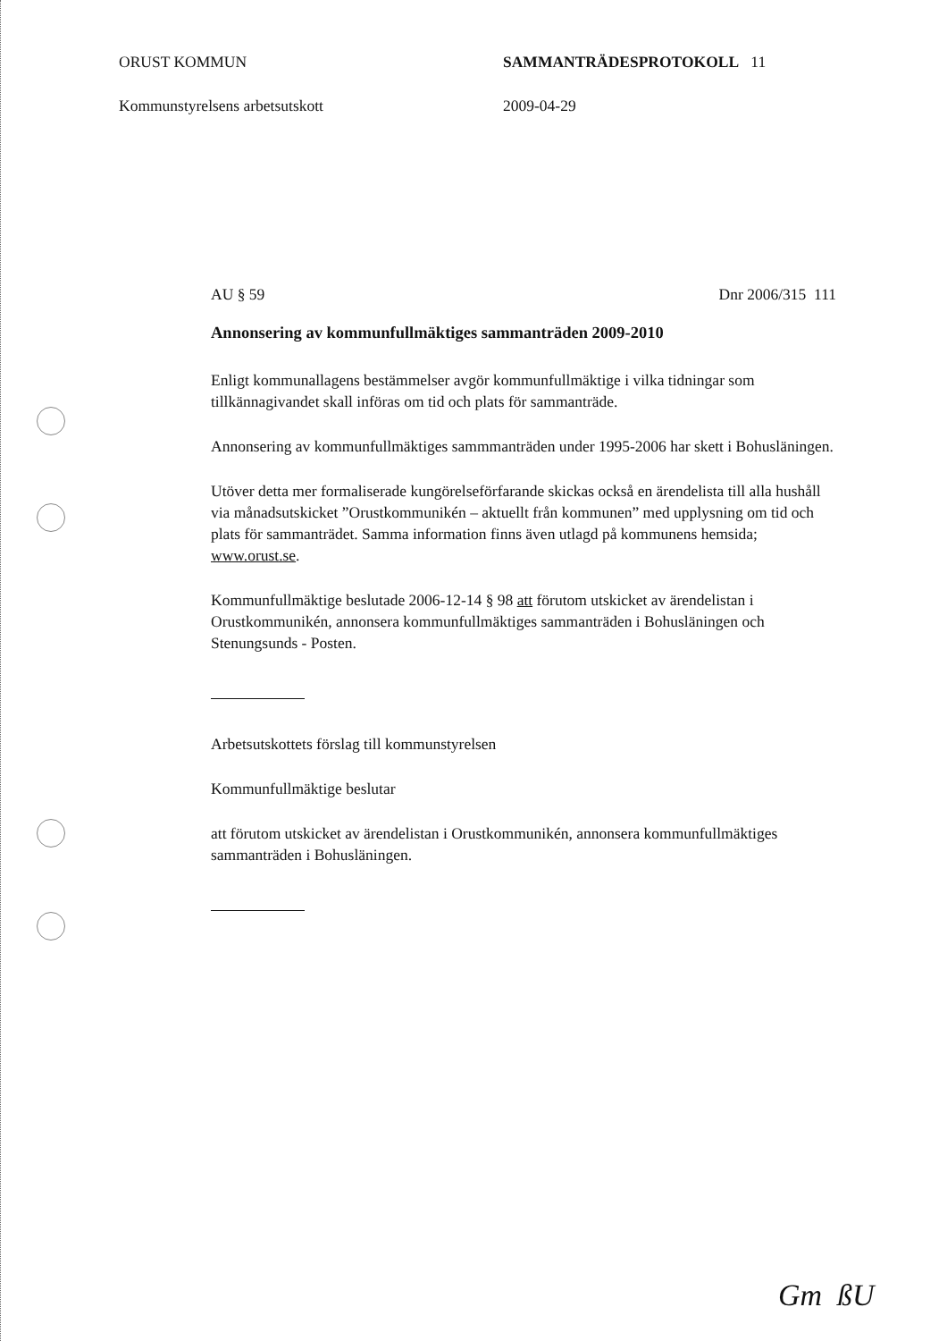ORUST KOMMUN SAMMANTRÄDESPROTOKOLL 11
Kommunstyrelsens arbetsutskott 2009-04-29
AU § 59 Dnr 2006/315 111
Annonsering av kommunfullmäktiges sammanträden 2009-2010
Enligt kommunallagens bestämmelser avgör kommunfullmäktige i vilka tidningar som tillkännagivandet skall införas om tid och plats för sammanträde.
Annonsering av kommunfullmäktiges sammmanträden under 1995-2006 har skett i Bohusläningen.
Utöver detta mer formaliserade kungörelseförfarande skickas också en ärendelista till alla hushåll via månadsutskicket ”Orustkommunikén – aktuellt från kommunen” med upplysning om tid och plats för sammanträdet. Samma information finns även utlagd på kommunens hemsida; www.orust.se.
Kommunfullmäktige beslutade 2006-12-14 § 98 att förutom utskicket av ärendelistan i Orustkommunikén, annonsera kommunfullmäktiges sammanträden i Bohusläningen och Stenungsunds - Posten.
Arbetsutskottets förslag till kommunstyrelsen
Kommunfullmäktige beslutar
att förutom utskicket av ärendelistan i Orustkommunikén, annonsera kommunfullmäktiges sammanträden i Bohusläningen.
Gm ßU